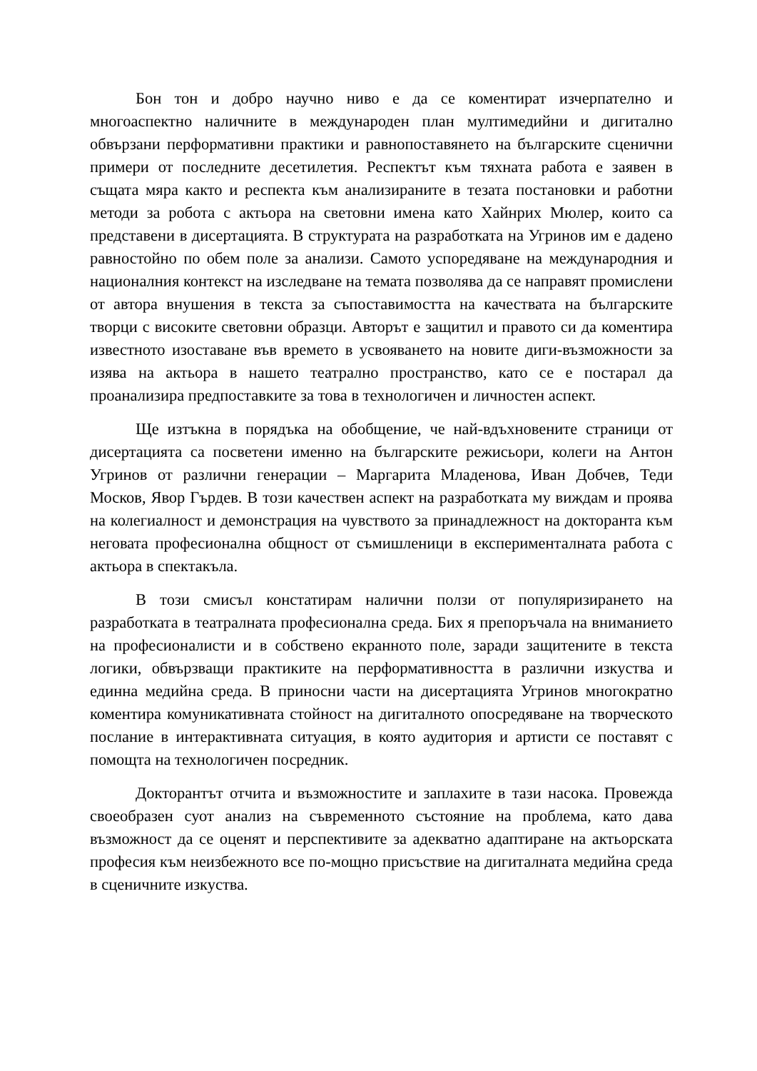Бон тон и добро научно ниво е да се коментират изчерпателно и многоаспектно наличните в международен план мултимедийни и дигитално обвързани перформативни практики и равнопоставянето на българските сценични примери от последните десетилетия. Респектът към тяхната работа е заявен в същата мяра както и респекта към анализираните в тезата постановки и работни методи за робота с актьора на световни имена като Хайнрих Мюлер, които са представени в дисертацията. В структурата на разработката на Угринов им е дадено равностойно по обем поле за анализи. Самото успоредяване на международния и националния контекст на изследване на темата позволява да се направят промислени от автора внушения в текста за съпоставимостта на качествата на българските творци с високите световни образци. Авторът е защитил и правото си да коментира известното изоставане във времето в усвояването на новите диги-възможности за изява на актьора в нашето театрално пространство, като се е постарал да проанализира предпоставките за това в технологичен и личностен аспект.
Ще изтъкна в порядъка на обобщение, че най-вдъхновените страници от дисертацията са посветени именно на българските режисьори, колеги на Антон Угринов от различни генерации – Маргарита Младенова, Иван Добчев, Теди Москов, Явор Гърдев. В този качествен аспект на разработката му виждам и проява на колегиалност и демонстрация на чувството за принадлежност на докторанта към неговата професионална общност от съмишленици в експерименталната работа с актьора в спектакъла.
В този смисъл констатирам налични ползи от популяризирането на разработката в театралната професионална среда. Бих я препоръчала на вниманието на професионалисти и в собствено екранното поле, заради защитените в текста логики, обвързващи практиките на перформативността в различни изкуства и единна медийна среда. В приносни части на дисертацията Угринов многократно коментира комуникативната стойност на дигиталното опосредяване на творческото послание в интерактивната ситуация, в която аудитория и артисти се поставят с помощта на технологичен посредник.
Докторантът отчита и възможностите и заплахите в тази насока. Провежда своеобразен суот анализ на съвременното състояние на проблема, като дава възможност да се оценят и перспективите за адекватно адаптиране на актьорската професия към неизбежното все по-мощно присъствие на дигиталната медийна среда в сценичните изкуства.